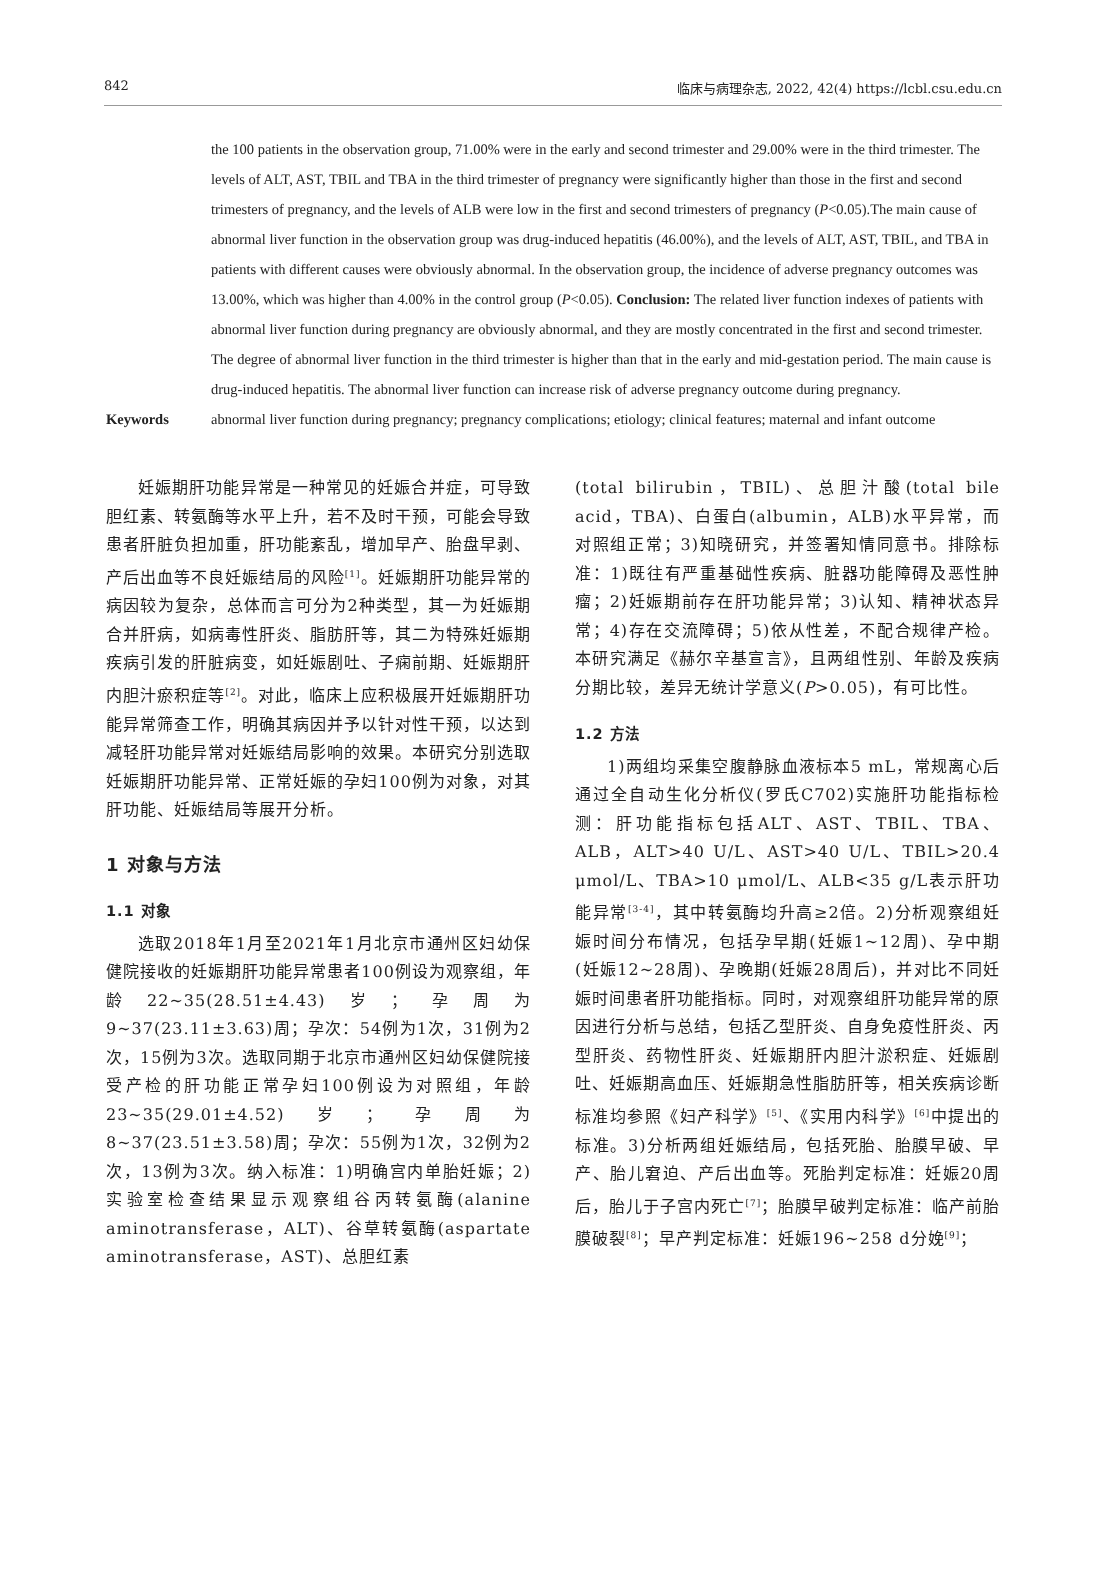842 临床与病理杂志, 2022, 42(4) https://lcbl.csu.edu.cn
the 100 patients in the observation group, 71.00% were in the early and second trimester and 29.00% were in the third trimester. The levels of ALT, AST, TBIL and TBA in the third trimester of pregnancy were significantly higher than those in the first and second trimesters of pregnancy, and the levels of ALB were low in the first and second trimesters of pregnancy (P<0.05).The main cause of abnormal liver function in the observation group was drug-induced hepatitis (46.00%), and the levels of ALT, AST, TBIL, and TBA in patients with different causes were obviously abnormal. In the observation group, the incidence of adverse pregnancy outcomes was 13.00%, which was higher than 4.00% in the control group (P<0.05). Conclusion: The related liver function indexes of patients with abnormal liver function during pregnancy are obviously abnormal, and they are mostly concentrated in the first and second trimester. The degree of abnormal liver function in the third trimester is higher than that in the early and mid-gestation period. The main cause is drug-induced hepatitis. The abnormal liver function can increase risk of adverse pregnancy outcome during pregnancy.
Keywords abnormal liver function during pregnancy; pregnancy complications; etiology; clinical features; maternal and infant outcome
妊娠期肝功能异常是一种常见的妊娠合并症，可导致胆红素、转氨酶等水平上升，若不及时干预，可能会导致患者肝脏负担加重，肝功能紊乱，增加早产、胎盘早剥、产后出血等不良妊娠结局的风险<sup>[1]</sup>。妊娠期肝功能异常的病因较为复杂，总体而言可分为2种类型，其一为妊娠期合并肝病，如病毒性肝炎、脂肪肝等，其二为特殊妊娠期疾病引发的肝脏病变，如妊娠剧吐、子痫前期、妊娠期肝内胆汁瘀积症等<sup>[2]</sup>。对此，临床上应积极展开妊娠期肝功能异常筛查工作，明确其病因并予以针对性干预，以达到减轻肝功能异常对妊娠结局影响的效果。本研究分别选取妊娠期肝功能异常、正常妊娠的孕妇100例为对象，对其肝功能、妊娠结局等展开分析。
1 对象与方法
1.1 对象
选取2018年1月至2021年1月北京市通州区妇幼保健院接收的妊娠期肝功能异常患者100例设为观察组，年龄22~35(28.51±4.43)岁；孕周为9~37(23.11±3.63)周；孕次：54例为1次，31例为2次，15例为3次。选取同期于北京市通州区妇幼保健院接受产检的肝功能正常孕妇100例设为对照组，年龄23~35(29.01±4.52)岁；孕周为8~37(23.51±3.58)周；孕次：55例为1次，32例为2次，13例为3次。纳入标准：1)明确宫内单胎妊娠；2)实验室检查结果显示观察组谷丙转氨酶(alanine aminotransferase，ALT)、谷草转氨酶(aspartate aminotransferase，AST)、总胆红素
(total bilirubin，TBIL)、总胆汁酸(total bile acid，TBA)、白蛋白(albumin，ALB)水平异常，而对照组正常；3)知晓研究，并签署知情同意书。排除标准：1)既往有严重基础性疾病、脏器功能障碍及恶性肿瘤；2)妊娠期前存在肝功能异常；3)认知、精神状态异常；4)存在交流障碍；5)依从性差，不配合规律产检。本研究满足《赫尔辛基宣言》，且两组性别、年龄及疾病分期比较，差异无统计学意义(P>0.05)，有可比性。
1.2 方法
1)两组均采集空腹静脉血液标本5 mL，常规离心后通过全自动生化分析仪(罗氏C702)实施肝功能指标检测：肝功能指标包括ALT、AST、TBIL、TBA、ALB，ALT>40 U/L、AST>40 U/L、TBIL>20.4 μmol/L、TBA>10 μmol/L、ALB<35 g/L表示肝功能异常<sup>[3-4]</sup>，其中转氨酶均升高≥2倍。2)分析观察组妊娠时间分布情况，包括孕早期(妊娠1~12周)、孕中期(妊娠12~28周)、孕晚期(妊娠28周后)，并对比不同妊娠时间患者肝功能指标。同时，对观察组肝功能异常的原因进行分析与总结，包括乙型肝炎、自身免疫性肝炎、丙型肝炎、药物性肝炎、妊娠期肝内胆汁淤积症、妊娠剧吐、妊娠期高血压、妊娠期急性脂肪肝等，相关疾病诊断标准均参照《妇产科学》<sup>[5]</sup>、《实用内科学》<sup>[6]</sup>中提出的标准。3)分析两组妊娠结局，包括死胎、胎膜早破、早产、胎儿窘迫、产后出血等。死胎判定标准：妊娠20周后，胎儿于子宫内死亡<sup>[7]</sup>；胎膜早破判定标准：临产前胎膜破裂<sup>[8]</sup>；早产判定标准：妊娠196~258 d分娩<sup>[9]</sup>；